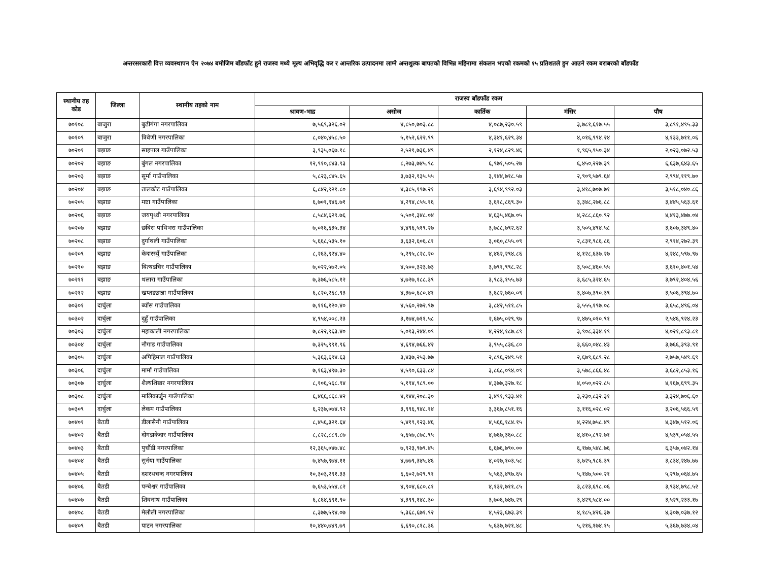अन्तरसरकारी वित्त व्यवस्थापन ऐन २०७४ बमोजिम बाँडफाँट हुने राजस्व मध्ये मूल्य अभिवृद्धि कर र आन्तरिक उत्पादनमा लाग्ने अन्तशुल्क बापतको विभिन्न महिनामा संकलन भएको रकमको १५ प्रतिशतले हुन आउने रकम बराबरको बाँडफाँड
| स्थानीय तह कोड | जिल्ला | स्थानीय तहको नाम | राजस्व बाँडफाँड रकम | | | | |
| --- | --- | --- | --- | --- | --- | --- | --- |
| | | | श्रावण-भाद्र | असोज | कार्तिक | मंसिर | पौष |
| ७०१०८ | बाजुरा | बुढीगंगा नगरपालिका | ७,५६९,३२६.०२ | ४,८५०,७०३.८८ | ४,०८७,२३०.५९ | ३,७८१,६१७.५५ | ३,८९१,४९५.३३ |
| ७०१०९ | बाजुरा | त्रिवेणी नगरपालिका | ८,०४०,४५८.५० | ५,१५२,६२२.९९ | ४,३४१,६२९.३४ | ४,०१६,९९४.२४ | ४,१३३,७११.०६ |
| ७०२०१ | बझाङ | साइपाल गाउँपालिका | ३,९३५,०६७.१८ | २,५२१,७३६.४९ | २,१२४,८२९.४६ | १,९६५,९५०.३४ | २,०२३,०७२.५३ |
| ७०२०२ | बझाङ | बुंगल नगरपालिका | १२,९१०,८४३.९३ | ८,२७३,७४५.९८ | ६,९७१,५०५.२७ | ६,४५०,२२७.३९ | ६,६३७,६४३.६५ |
| ७०२०३ | बझाङ | सूर्मा गाउँपालिका | ५,८२३,८४५.६५ | ३,७३२,१३५.५५ | ३,१४४,७१८.५७ | २,९०९,५७९.६४ | २,९९४,११९.७० |
| ७०२०४ | बझाङ | तालकोट गाउँपालिका | ६,८४२,९२१.८० | ४,३८५,१९७.२१ | ३,६९४,९९२.०३ | ३,४१८,७०७.७१ | ३,५१८,०४०.८६ |
| ७०२०५ | बझाङ | मष्टा गाउँपालिका | ६,७०१,९४६.७१ | ४,२९४,८५५.१६ | ३,६१८,८६९.३० | ३,३४८,२७६.८८ | ३,४४५,५६३.६१ |
| ७०२०६ | बझाङ | जयपृथ्वी नगरपालिका | ८,५८४,६२९.७६ | ५,५०१,३४८.०४ | ४,६३५,४६७.०५ | ४,२८८,८६०.९२ | ४,४१३,४७७.०४ |
| ७०२०७ | बझाङ | छबिस पाथिभरा गाउँपालिका | ७,०१६,६३५.३४ | ४,४९६,५१९.२७ | ३,७८८,७९२.६२ | ३,५०५,४९४.५८ | ३,६०७,३४९.४० |
| ७०२०८ | बझाङ | दुर्गाथली गाउँपालिका | ५,६६८,५३५.१० | ३,६३२,६०६.८१ | ३,०६०,८५५.०९ | २,८३१,९८६.८६ | २,९१४,२७२.३९ |
| ७०२०९ | बझाङ | केदारस्युँ गाउँपालिका | ८,२६३,९२४.४० | ५,२९५,८२८.२० | ४,४६२,२९४.८६ | ४,१२८,६३७.२७ | ४,२४८,५९७.९७ |
| ७०२१० | बझाङ | बित्थडचिर गाउँपालिका | ७,०२२,५७२.०५ | ४,५००,३२३.७३ | ३,७९१,९९८.२८ | ३,५०८,४६०.५५ | ३,६१०,४०१.५४ |
| ७०२११ | बझाङ | थलारा गाउँपालिका | ७,३७६,५८५.१२ | ४,७२७,१८८.३९ | ३,९८३,१५५.७३ | ३,६८५,३२४.६५ | ३,७९२,४०४.५६ |
| ७०२१२ | बझाङ | खप्तडछान्ना गाउँपालिका | ६,८२०,२६८.९३ | ४,३७०,६८०.४१ | ३,६८२,७६०.०९ | ३,४०७,३९०.३९ | ३,५०६,३९४.७० |
| ७०३०१ | दार्चुला | ब्याँस गाउँपालिका | ७,११६,१२०.४० | ४,५६०,२७२.९७ | ३,८४२,५११.८५ | ३,५५५,१९७.०८ | ३,६५८,४९६.०४ |
| ७०३०२ | दार्चुला | दुहुँ गाउँपालिका | ४,९५४,००८.२३ | ३,१७४,७११.५८ | २,६७५,०२९.९७ | २,४७५,०१०.९१ | २,५४६,९२४.२३ |
| ७०३०३ | दार्चुला | महाकाली नगरपालिका | ७,८२२,९६३.४० | ५,०१३,२४४.०९ | ४,२२४,१८७.८९ | ३,९०८,३३४.१९ | ४,०२१,८९३.८१ |
| ७०३०४ | दार्चुला | नौगाड गाउँपालिका | ७,३२५,९९१.९६ | ४,६९४,७६६.४२ | ३,९५५,८३६.८० | ३,६६०,०४८.४३ | ३,७६६,३९३.९१ |
| ७०३०५ | दार्चुला | अपिहिमाल गाउँपालिका | ५,३६३,६९४.६३ | ३,४३७,२५३.७७ | २,८९६,२४९.५१ | २,६७९,६८९.२८ | २,७५७,५४९.६९ |
| ७०३०६ | दार्चुला | मार्मा गाउँपालिका | ७,१६३,४९७.३० | ४,५९०,६३३.८४ | ३,८६८,०९४.०९ | ३,५७८,८६६.४८ | ३,६८२,८५३.१६ |
| ७०३०७ | दार्चुला | शैल्यशिखर नगरपालिका | ८,१०६,५६८.९४ | ५,१९४,९८९.०० | ४,३७७,३२७.१८ | ४,०५०,०२२.८५ | ४,१६७,६९९.३५ |
| ७०३०८ | दार्चुला | मालिकार्जुन गाउँपालिका | ६,४६६,८६८.४२ | ४,१४४,२०८.३० | ३,४९१,९३३.४१ | ३,२३०,८३२.३१ | ३,३२४,७०६.६० |
| ७०३०९ | दार्चुला | लेकम गाउँपालिका | ६,२३७,०७४.९२ | ३,९९६,९४८.१४ | ३,३६७,८५१.१६ | ३,११६,०२८.०२ | ३,२०६,५६६.५९ |
| ७०४०१ | बैतडी | डीलासैनी गाउँपालिका | ८,४५६,३२१.६४ | ५,४१९,१२३.४६ | ४,५६६,१८४.१५ | ४,२२४,७५८.४९ | ४,३४७,५१२.०६ |
| ७०४०२ | बैतडी | दोगडाकेदार गाउँपालिका | ८,८२८,८८९.८७ | ५,६५७,८७८.९५ | ४,७६७,३६०.८८ | ४,४१०,८९२.७१ | ४,५३९,०५४.५५ |
| ७०४०३ | बैतडी | पुर्चौडी नगरपालिका | १२,३६५,०४७.४८ | ७,९२३,९७९.४५ | ६,६७६,७९०.०० | ६,१७७,५४८.७६ | ६,३५७,०४२.१४ |
| ७०४०४ | बैतडी | सुर्नया गाउँपालिका | ७,४५७,९७४.११ | ४,७७९,३४५.४६ | ४,०२७,१०३.५८ | ३,७२५,९८६.३९ | ३,८३४,२४७.७७ |
| ७०४०५ | बैतडी | दशरथचन्द नगरपालिका | १०,३०३,२९१.३३ | ६,६०२,७२९.९१ | ५,५६३,४९७.६५ | ५,१४७,५००.२१ | ५,२९७,०६४.७५ |
| ७०४०६ | बैतडी | पन्चेश्वर गाउँपालिका | ७,६५३,५५४.८२ | ४,९०४,६८०.८१ | ४,१३२,७११.८५ | ३,८२३,६९८.०६ | ३,९३४,७९८.५२ |
| ७०४०७ | बैतडी | शिवनाथ गाउँपालिका | ६,८६४,६९१.९० | ४,३९९,१४८.३० | ३,७०६,७४७.२९ | ३,४२९,५८४.०० | ३,५२९,२३३.१७ |
| ७०४०८ | बैतडी | मेलौली नगरपालिका | ८,३७७,५९४.०७ | ५,३६८,६७१.९२ | ४,५२३,६७३.३९ | ४,१८५,४२६.३७ | ४,३०७,०३७.१२ |
| ७०४०९ | बैतडी | पाटन नगरपालिका | १०,४४०,७४९.७९ | ६,६९०,८१८.३६ | ५,६३७,७२१.४८ | ५,२१६,१७४.१५ | ५,३६७,७३४.०४ |